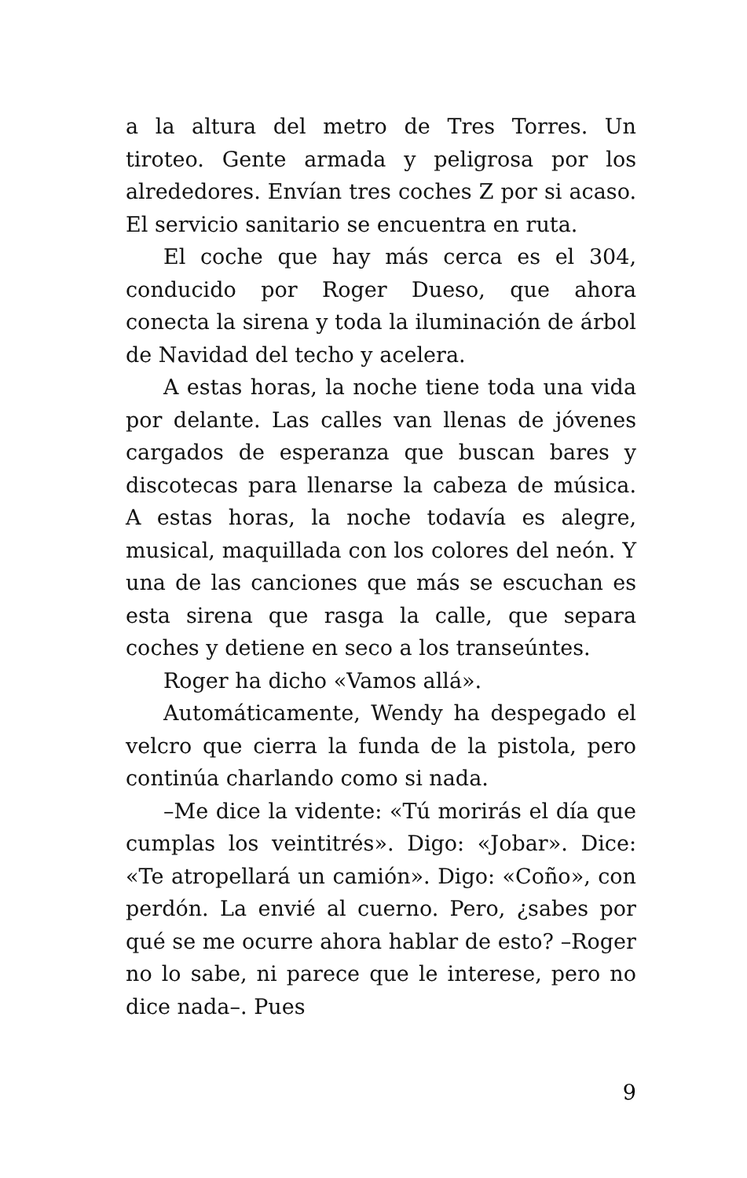a la altura del metro de Tres Torres. Un tiroteo. Gente armada y peligrosa por los alrededores. Envían tres coches Z por si acaso. El servicio sanitario se encuentra en ruta.
El coche que hay más cerca es el 304, conducido por Roger Dueso, que ahora conecta la sirena y toda la iluminación de árbol de Navidad del techo y acelera.
A estas horas, la noche tiene toda una vida por delante. Las calles van llenas de jóvenes cargados de esperanza que buscan bares y discotecas para llenarse la cabeza de música. A estas horas, la noche todavía es alegre, musical, maquillada con los colores del neón. Y una de las canciones que más se escuchan es esta sirena que rasga la calle, que separa coches y detiene en seco a los transeúntes.
Roger ha dicho «Vamos allá».
Automáticamente, Wendy ha despegado el velcro que cierra la funda de la pistola, pero continúa charlando como si nada.
–Me dice la vidente: «Tú morirás el día que cumplas los veintitrés». Digo: «Jobar». Dice: «Te atropellará un camión». Digo: «Coño», con perdón. La envié al cuerno. Pero, ¿sabes por qué se me ocurre ahora hablar de esto? –Roger no lo sabe, ni parece que le interese, pero no dice nada–. Pues
9